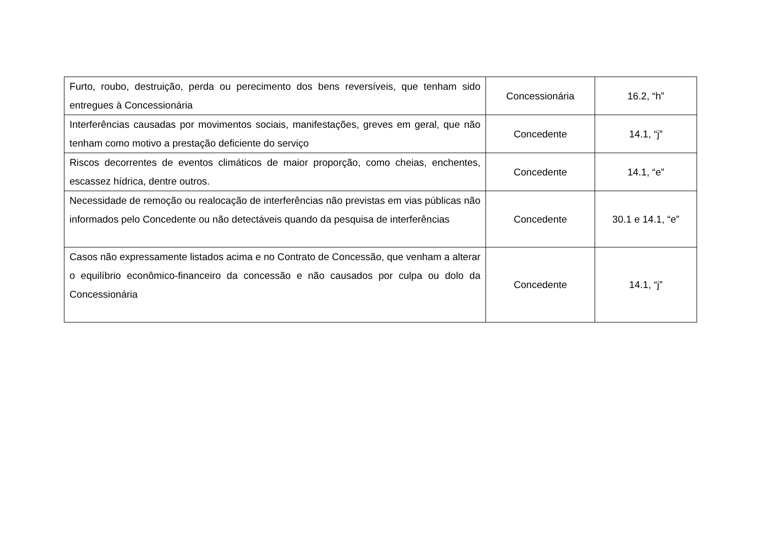| Furto, roubo, destruição, perda ou perecimento dos bens reversíveis, que tenham sido entregues à Concessionária | Concessionária | 16.2, “h” |
| Interferências causadas por movimentos sociais, manifestações, greves em geral, que não tenham como motivo a prestação deficiente do serviço | Concedente | 14.1, “j” |
| Riscos decorrentes de eventos climáticos de maior proporção, como cheias, enchentes, escassez hídrica, dentre outros. | Concedente | 14.1, “e” |
| Necessidade de remoção ou realocação de interferências não previstas em vias públicas não informados pelo Concedente ou não detectáveis quando da pesquisa de interferências | Concedente | 30.1 e 14.1, “e” |
| Casos não expressamente listados acima e no Contrato de Concessão, que venham a alterar o equilíbrio econômico-financeiro da concessão e não causados por culpa ou dolo da Concessionária | Concedente | 14.1, “j” |